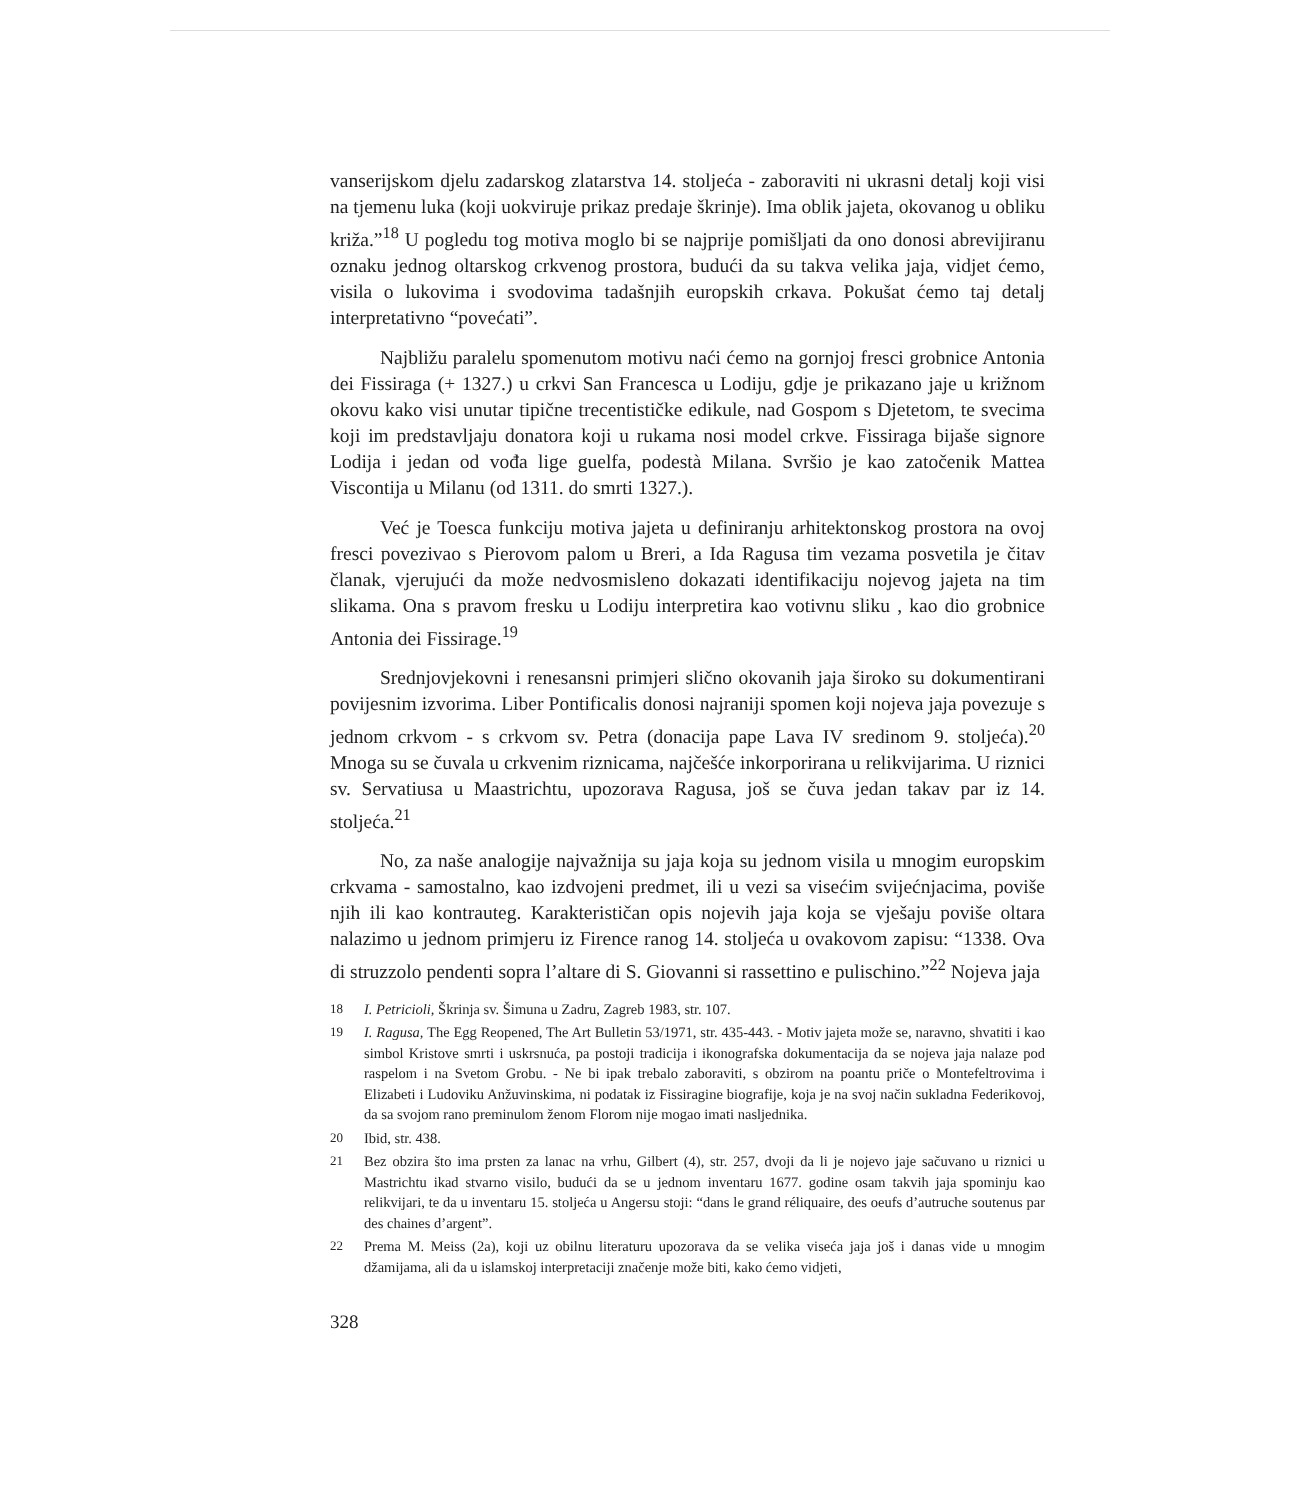vanserijskom djelu zadarskog zlatarstva 14. stoljeća - zaboraviti ni ukrasni detalj koji visi na tjemenu luka (koji uokviruje prikaz predaje škrinje). Ima oblik jajeta, okovanog u obliku križa.”<sup>18</sup> U pogledu tog motiva moglo bi se najprije pomišljati da ono donosi abrevijiranu oznaku jednog oltarskog crkvenog prostora, budući da su takva velika jaja, vidjet ćemo, visila o lukovima i svodovima tadašnjih europskih crkava. Pokušat ćemo taj detalj interpretativno “povećati”.
Najbližu paralelu spomenutom motivu naći ćemo na gornjoj fresci grobnice Antonia dei Fissiraga (+ 1327.) u crkvi San Francesca u Lodiju, gdje je prikazano jaje u križnom okovu kako visi unutar tipične trecentističke edikule, nad Gospom s Djetetom, te svecima koji im predstavljaju donatora koji u rukama nosi model crkve. Fissiraga bijaše signore Lodija i jedan od vođa lige guelfa, podestà Milana. Svršio je kao zatočenik Mattea Viscontija u Milanu (od 1311. do smrti 1327.).
Već je Toesca funkciju motiva jajeta u definiranju arhitektonskog prostora na ovoj fresci povezivao s Pierovom palom u Breri, a Ida Ragusa tim vezama posvetila je čitav članak, vjerujući da može nedvosmisleno dokazati identifikaciju nojevog jajeta na tim slikama. Ona s pravom fresku u Lodiju interpretira kao votivnu sliku , kao dio grobnice Antonia dei Fissirage.<sup>19</sup>
Srednjovjekovni i renesansni primjeri slično okovanih jaja široko su dokumentirani povijesnim izvorima. Liber Pontificalis donosi najraniji spomen koji nojeva jaja povezuje s jednom crkvom - s crkvom sv. Petra (donacija pape Lava IV sredinom 9. stoljeća).<sup>20</sup> Mnoga su se čuvala u crkvenim riznicama, najčešće inkorporirana u relikvijarima. U riznici sv. Servatiusa u Maastrichtu, upozorava Ragusa, još se čuva jedan takav par iz 14. stoljeća.<sup>21</sup>
No, za naše analogije najvažnija su jaja koja su jednom visila u mnogim europskim crkvama - samostalno, kao izdvojeni predmet, ili u vezi sa visećim svijećnjacima, poviše njih ili kao kontrauteg. Karakterističan opis nojevih jaja koja se vješaju poviše oltara nalazimo u jednom primjeru iz Firence ranog 14. stoljeća u ovakovom zapisu: “1338. Ova di struzzolo pendenti sopra l’altare di S. Giovanni si rassettino e pulischino.”<sup>22</sup> Nojeva jaja
18 I. Petricioli, Škrinja sv. Šimuna u Zadru, Zagreb 1983, str. 107.
19 I. Ragusa, The Egg Reopened, The Art Bulletin 53/1971, str. 435-443. - Motiv jajeta može se, naravno, shvatiti i kao simbol Kristove smrti i uskrsnuća, pa postoji tradicija i ikonografska dokumentacija da se nojeva jaja nalaze pod raspelom i na Svetom Grobu. - Ne bi ipak trebalo zaboraviti, s obzirom na poantu priče o Montefeltrovima i Elizabeti i Ludoviku Anžuvinskima, ni podatak iz Fissiragine biografije, koja je na svoj način sukladna Federikovoj, da sa svojom rano preminulom ženom Florom nije mogao imati nasljednika.
20 Ibid, str. 438.
21 Bez obzira što ima prsten za lanac na vrhu, Gilbert (4), str. 257, dvoji da li je nojevo jaje sačuvano u riznici u Mastrichtu ikad stvarno visilo, budući da se u jednom inventaru 1677. godine osam takvih jaja spominju kao relikvijari, te da u inventaru 15. stoljeća u Angersu stoji: “dans le grand réliquaire, des oeufs d’autruche soutenus par des chaines d’argent”.
22 Prema M. Meiss (2a), koji uz obilnu literaturu upozorava da se velika viseća jaja još i danas vide u mnogim džamijama, ali da u islamskoj interpretaciji značenje može biti, kako ćemo vidjeti,
328